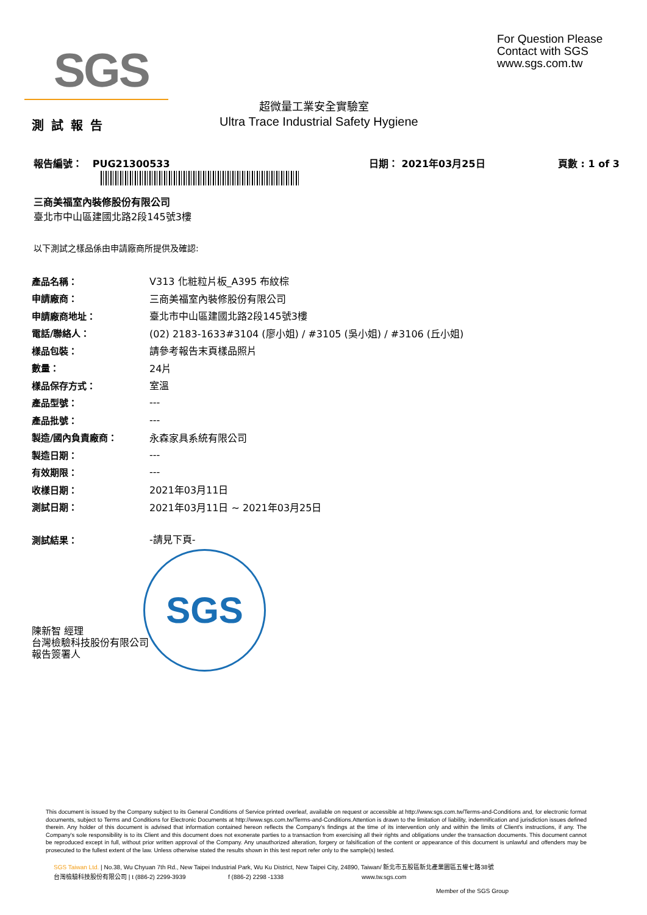SGS
For Question Please
Contact with SGS
www.sgs.com.tw
超微量工業安全實驗室
測試報告
Ultra Trace Industrial Safety Hygiene
報告編號： PUG21300533 日期： 2021年03月25日 頁數 : 1 of 3
三商美福室內裝修股份有限公司
臺北市中山區建國北路2段145號3樓
以下測試之樣品係由申請廠商所提供及確認:
| 產品名稱： | V313 化粧粒片板_A395 布紋棕 |
| 申請廠商： | 三商美福室內裝修股份有限公司 |
| 申請廠商地址： | 臺北市中山區建國北路2段145號3樓 |
| 電話/聯絡人： | (02) 2183-1633#3104 (廖小姐) / #3105 (吳小姐) / #3106 (丘小姐) |
| 樣品包裝： | 請參考報告末頁樣品照片 |
| 數量： | 24片 |
| 樣品保存方式： | 室溫 |
| 產品型號： | --- |
| 產品批號： | --- |
| 製造/國內負責廠商： | 永森家具系統有限公司 |
| 製造日期： | --- |
| 有效期限： | --- |
| 收樣日期： | 2021年03月11日 |
| 測試日期： | 2021年03月11日 ~ 2021年03月25日 |
| 測試結果： | -請見下頁- |
SGS
陳新智 經理
台灣檢驗科技股份有限公司
報告簽署人
This document is issued by the Company subject to its General Conditions of Service printed overleaf, available on request or accessible at http://www.sgs.com.tw/Terms-and-Conditions and, for electronic format documents, subject to Terms and Conditions for Electronic Documents at http://www.sgs.com.tw/Terms-and-Conditions.Attention is drawn to the limitation of liability, indemnification and jurisdiction issues defined therein. Any holder of this document is advised that information contained hereon reflects the Company's findings at the time of its intervention only and within the limits of Client's instructions, if any. The Company's sole responsibility is to its Client and this document does not exonerate parties to a transaction from exercising all their rights and obligations under the transaction documents. This document cannot be reproduced except in full, without prior written approval of the Company. Any unauthorized alteration, forgery or falsification of the content or appearance of this document is unlawful and offenders may be prosecuted to the fullest extent of the law. Unless otherwise stated the results shown in this test report refer only to the sample(s) tested.
SGS Taiwan Ltd. | No.38, Wu Chyuan 7th Rd., New Taipei Industrial Park, Wu Ku District, New Taipei City, 24890, Taiwan/ 新北市五股區新北產業園區五權七路38號
台灣檢驗科技股份有限公司 | t (886-2) 2299-3939 f (886-2) 2298 -1338 www.tw.sgs.com
Member of the SGS Group